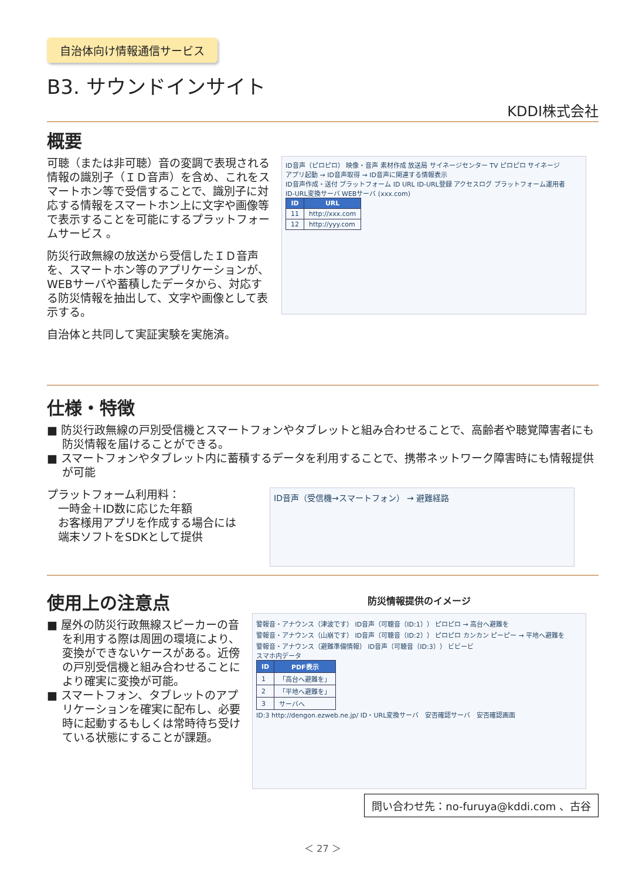自治体向け情報通信サービス
B3. サウンドインサイト
KDDI株式会社
概要
可聴（または非可聴）音の変調で表現される情報の識別子（ＩＤ音声）を含め、これをスマートホン等で受信することで、識別子に対応する情報をスマートホン上に文字や画像等で表示することを可能にするプラットフォームサービス 。
防災行政無線の放送から受信したＩＤ音声を、スマートホン等のアプリケーションが、WEBサーバや蓄積したデータから、対応する防災情報を抽出して、文字や画像として表示する。
自治体と共同して実証実験を実施済。
ID音声（ピロピロ） 映像・音声 素材作成 放送局 サイネージセンター TV ピロピロ サイネージ
アプリ起動 → ID音声取得 → ID音声に関連する情報表示
ID音声作成・送付 プラットフォーム ID URL ID-URL登録 アクセスログ プラットフォーム運用者
ID-URL変換サーバ WEBサーバ (xxx.com)
| ID | URL |
| --- | --- |
| 11 | http://xxx.com |
| 12 | http://yyy.com |
仕様・特徴
■ 防災行政無線の戸別受信機とスマートフォンやタブレットと組み合わせることで、高齢者や聴覚障害者にも防災情報を届けることができる。
■ スマートフォンやタブレット内に蓄積するデータを利用することで、携帯ネットワーク障害時にも情報提供が可能
プラットフォーム利用料：
　一時金＋ID数に応じた年額
　お客様用アプリを作成する場合には
　端末ソフトをSDKとして提供
ID音声（受信機→スマートフォン） → 避難経路
使用上の注意点
■ 屋外の防災行政無線スピーカーの音を利用する際は周囲の環境により、変換ができないケースがある。近傍の戸別受信機と組み合わせることにより確実に変換が可能。
■ スマートフォン、タブレットのアプリケーションを確実に配布し、必要時に起動するもしくは常時待ち受けている状態にすることが課題。
防災情報提供のイメージ
警報音・アナウンス（津波です） ID音声（可聴音（ID:1）） ピロピロ → 高台へ避難を
警報音・アナウンス（山崩です） ID音声（可聴音（ID:2）） ピロピロ カンカン ピーピー → 平地へ避難を
警報音・アナウンス（避難準備情報） ID音声（可聴音（ID:3）） ビビービ
スマホ内データ
| ID | PDF表示 |
| --- | --- |
| 1 | 「高台へ避難を」 |
| 2 | 「平地へ避難を」 |
| 3 | サーバへ |
ID:3 http://dengon.ezweb.ne.jp/ ID・URL変換サーバ　安否確認サーバ　安否確認画面
問い合わせ先：no-furuya@kddi.com 、古谷
＜ 27 ＞